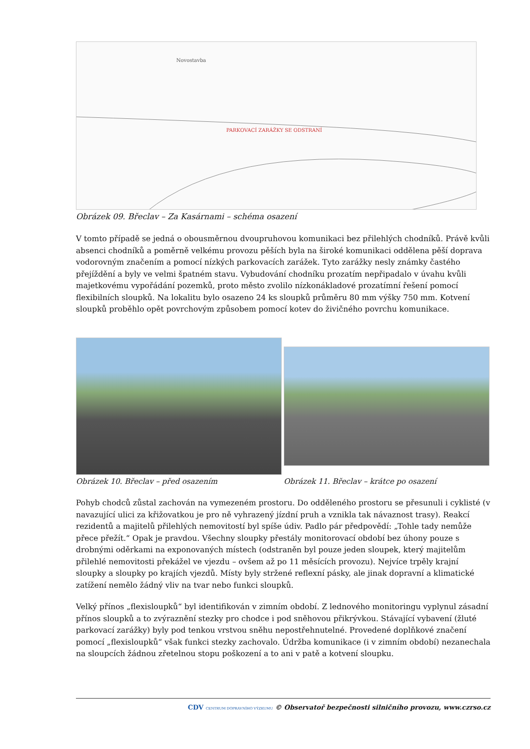PARKOVACÍ ZARÁŽKY SE ODSTRANÍ
Novostavba
Obrázek 09. Břeclav – Za Kasárnami – schéma osazení
V tomto případě se jedná o obousměrnou dvoupruhovou komunikaci bez přilehlých chodníků. Právě kvůli absenci chodníků a poměrně velkému provozu pěších byla na široké komunikaci oddělena pěší doprava vodorovným značením a pomocí nízkých parkovacích zarážek. Tyto zarážky nesly známky častého přejíždění a byly ve velmi špatném stavu. Vybudování chodníku prozatím nepřipadalo v úvahu kvůli majetkovému vypořádání pozemků, proto město zvolilo nízkonákladové prozatímní řešení pomocí flexibilních sloupků. Na lokalitu bylo osazeno 24 ks sloupků průměru 80 mm výšky 750 mm. Kotvení sloupků proběhlo opět povrchovým způsobem pomocí kotev do živičného povrchu komunikace.
Obrázek 10. Břeclav – před osazením
Obrázek 11. Břeclav – krátce po osazení
Pohyb chodců zůstal zachován na vymezeném prostoru. Do odděleného prostoru se přesunuli i cyklisté (v navazující ulici za křižovatkou je pro ně vyhrazený jízdní pruh a vznikla tak návaznost trasy). Reakcí rezidentů a majitelů přilehlých nemovitostí byl spíše údiv. Padlo pár předpovědí: „Tohle tady nemůže přece přežít.“ Opak je pravdou. Všechny sloupky přestály monitorovací období bez úhony pouze s drobnými oděrkami na exponovaných místech (odstraněn byl pouze jeden sloupek, který majitelům přilehlé nemovitosti překážel ve vjezdu – ovšem až po 11 měsících provozu). Nejvíce trpěly krajní sloupky a sloupky po krajích vjezdů. Místy byly stržené reflexní pásky, ale jinak dopravní a klimatické zatížení nemělo žádný vliv na tvar nebo funkci sloupků.
Velký přínos „flexisloupků“ byl identifikován v zimním období. Z lednového monitoringu vyplynul zásadní přínos sloupků a to zvýraznění stezky pro chodce i pod sněhovou přikrývkou. Stávající vybavení (žluté parkovací zarážky) byly pod tenkou vrstvou sněhu nepostřehnutelné. Provedené doplňkové značení pomocí „flexisloupků“ však funkci stezky zachovalo. Údržba komunikace (i v zimním období) nezanechala na sloupcích žádnou zřetelnou stopu poškození a to ani v patě a kotvení sloupku.
CDV CENTRUM DOPRAVNÍHO VÝZKUMU © Observatoř bezpečnosti silničního provozu, www.czrso.cz